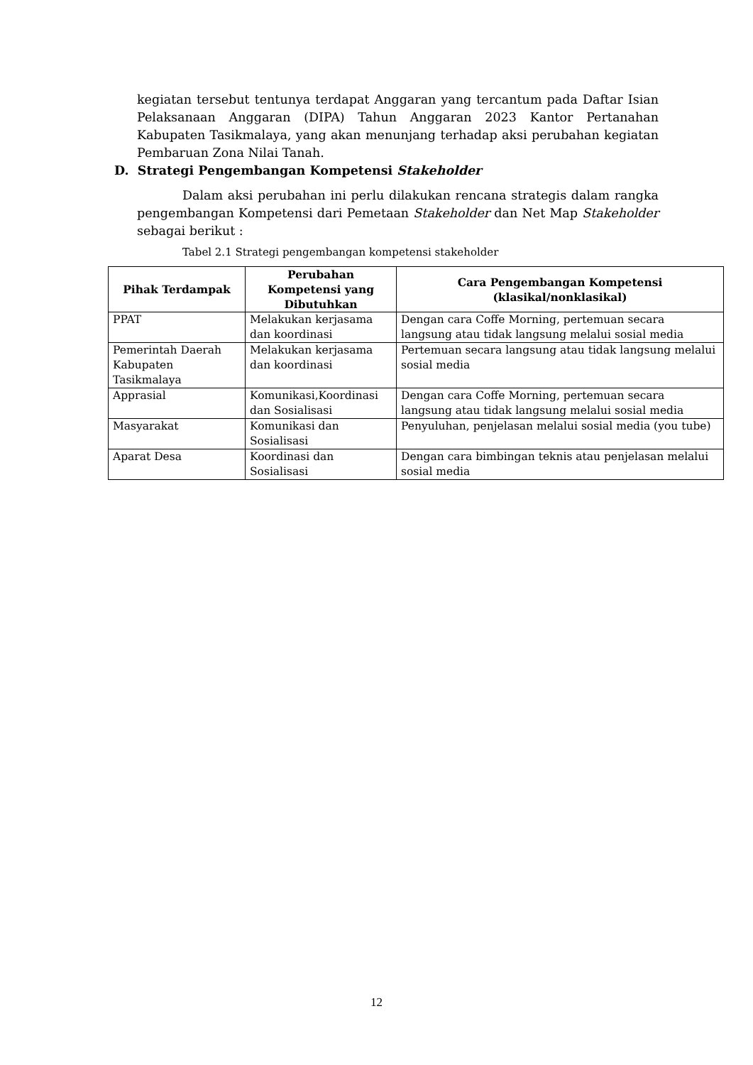kegiatan tersebut tentunya terdapat Anggaran yang tercantum pada Daftar Isian Pelaksanaan Anggaran (DIPA) Tahun Anggaran 2023 Kantor Pertanahan Kabupaten Tasikmalaya, yang akan menunjang terhadap aksi perubahan kegiatan Pembaruan Zona Nilai Tanah.
D. Strategi Pengembangan Kompetensi Stakeholder
Dalam aksi perubahan ini perlu dilakukan rencana strategis dalam rangka pengembangan Kompetensi dari Pemetaan Stakeholder dan Net Map Stakeholder sebagai berikut :
Tabel 2.1 Strategi pengembangan kompetensi stakeholder
| Pihak Terdampak | Perubahan Kompetensi yang Dibutuhkan | Cara Pengembangan Kompetensi (klasikal/nonklasikal) |
| --- | --- | --- |
| PPAT | Melakukan kerjasama dan koordinasi | Dengan cara Coffe Morning, pertemuan secara langsung atau tidak langsung melalui sosial media |
| Pemerintah Daerah Kabupaten Tasikmalaya | Melakukan kerjasama dan koordinasi | Pertemuan secara langsung atau tidak langsung melalui sosial media |
| Apprasial | Komunikasi,Koordinasi dan Sosialisasi | Dengan cara Coffe Morning, pertemuan secara langsung atau tidak langsung melalui sosial media |
| Masyarakat | Komunikasi dan Sosialisasi | Penyuluhan, penjelasan melalui sosial media (you tube) |
| Aparat Desa | Koordinasi dan Sosialisasi | Dengan cara bimbingan teknis atau penjelasan melalui sosial media |
12